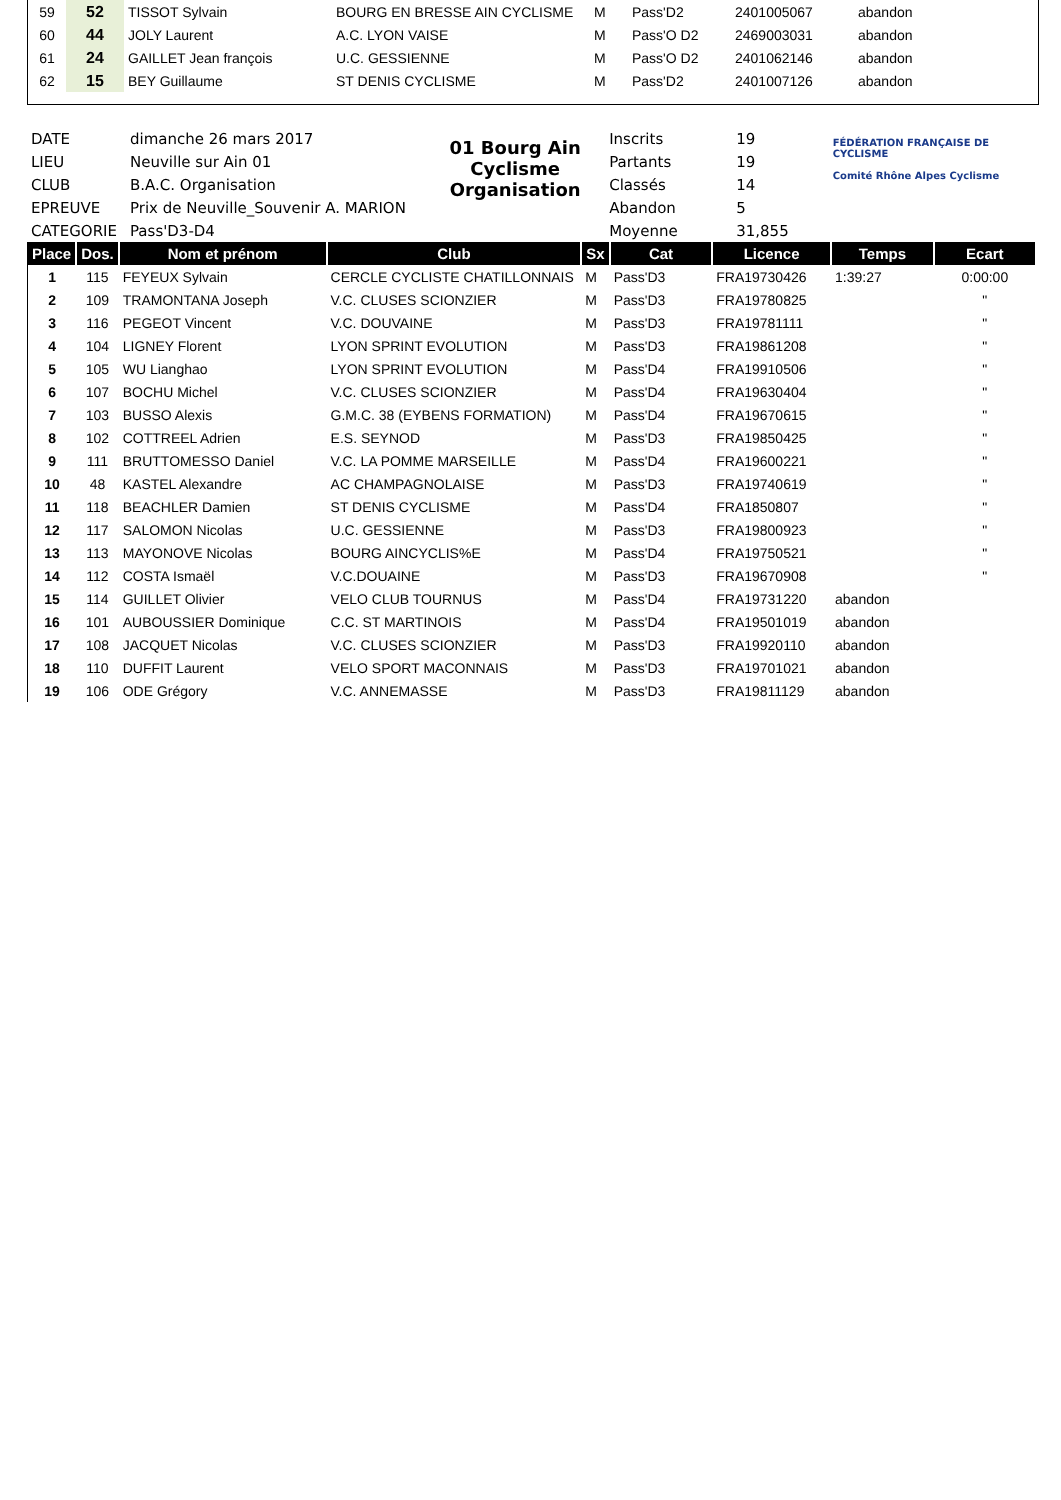| 59 | 52 | TISSOT Sylvain | BOURG EN BRESSE AIN CYCLISME | M | Pass'D2 | 2401005067 | abandon |
| 60 | 44 | JOLY Laurent | A.C. LYON VAISE | M | Pass'O D2 | 2469003031 | abandon |
| 61 | 24 | GAILLET Jean françois | U.C. GESSIENNE | M | Pass'O D2 | 2401062146 | abandon |
| 62 | 15 | BEY Guillaume | ST DENIS CYCLISME | M | Pass'D2 | 2401007126 | abandon |
| DATE | dimanche 26 mars 2017 |
| LIEU | Neuville sur Ain 01 |
| CLUB | B.A.C. Organisation |
| EPREUVE | Prix de Neuville_Souvenir A. MARION |
| CATEGORIE | Pass'D3-D4 |
01 Bourg Ain Cyclisme
Organisation
| Inscrits | 19 |
| Partants | 19 |
| Classés | 14 |
| Abandon | 5 |
| Moyenne | 31,855 |
FÉDÉRATION FRANÇAISE DE CYCLISME
Comité Rhône Alpes Cyclisme
| Place | Dos. | Nom et prénom | Club | Sx | Cat | Licence | Temps | Ecart |
| --- | --- | --- | --- | --- | --- | --- | --- | --- |
| 1 | 115 | FEYEUX Sylvain | CERCLE CYCLISTE CHATILLONNAIS | M | Pass'D3 | FRA19730426 | 1:39:27 | 0:00:00 |
| 2 | 109 | TRAMONTANA Joseph | V.C. CLUSES SCIONZIER | M | Pass'D3 | FRA19780825 | | " |
| 3 | 116 | PEGEOT Vincent | V.C. DOUVAINE | M | Pass'D3 | FRA19781111 | | " |
| 4 | 104 | LIGNEY Florent | LYON SPRINT EVOLUTION | M | Pass'D3 | FRA19861208 | | " |
| 5 | 105 | WU Lianghao | LYON SPRINT EVOLUTION | M | Pass'D4 | FRA19910506 | | " |
| 6 | 107 | BOCHU Michel | V.C. CLUSES SCIONZIER | M | Pass'D4 | FRA19630404 | | " |
| 7 | 103 | BUSSO Alexis | G.M.C. 38 (EYBENS FORMATION) | M | Pass'D4 | FRA19670615 | | " |
| 8 | 102 | COTTREEL Adrien | E.S. SEYNOD | M | Pass'D3 | FRA19850425 | | " |
| 9 | 111 | BRUTTOMESSO Daniel | V.C. LA POMME MARSEILLE | M | Pass'D4 | FRA19600221 | | " |
| 10 | 48 | KASTEL Alexandre | AC CHAMPAGNOLAISE | M | Pass'D3 | FRA19740619 | | " |
| 11 | 118 | BEACHLER Damien | ST DENIS CYCLISME | M | Pass'D4 | FRA1850807 | | " |
| 12 | 117 | SALOMON Nicolas | U.C. GESSIENNE | M | Pass'D3 | FRA19800923 | | " |
| 13 | 113 | MAYONOVE Nicolas | BOURG AINCYCLIS%E | M | Pass'D4 | FRA19750521 | | " |
| 14 | 112 | COSTA Ismaël | V.C.DOUAINE | M | Pass'D3 | FRA19670908 | | " |
| 15 | 114 | GUILLET Olivier | VELO CLUB TOURNUS | M | Pass'D4 | FRA19731220 | abandon | |
| 16 | 101 | AUBOUSSIER Dominique | C.C. ST MARTINOIS | M | Pass'D4 | FRA19501019 | abandon | |
| 17 | 108 | JACQUET Nicolas | V.C. CLUSES SCIONZIER | M | Pass'D3 | FRA19920110 | abandon | |
| 18 | 110 | DUFFIT Laurent | VELO SPORT MACONNAIS | M | Pass'D3 | FRA19701021 | abandon | |
| 19 | 106 | ODE Grégory | V.C. ANNEMASSE | M | Pass'D3 | FRA19811129 | abandon | |